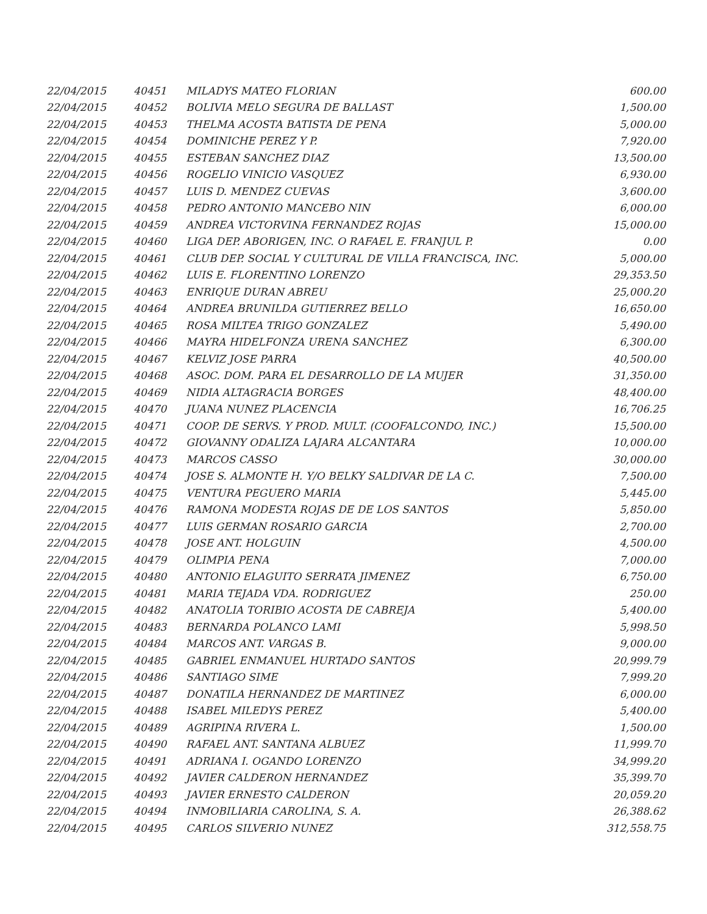| 22/04/2015 | 40451 | MILADYS MATEO FLORIAN | 600.00 |
| 22/04/2015 | 40452 | BOLIVIA MELO SEGURA DE BALLAST | 1,500.00 |
| 22/04/2015 | 40453 | THELMA ACOSTA BATISTA DE PENA | 5,000.00 |
| 22/04/2015 | 40454 | DOMINICHE PEREZ Y P. | 7,920.00 |
| 22/04/2015 | 40455 | ESTEBAN SANCHEZ DIAZ | 13,500.00 |
| 22/04/2015 | 40456 | ROGELIO VINICIO VASQUEZ | 6,930.00 |
| 22/04/2015 | 40457 | LUIS D. MENDEZ CUEVAS | 3,600.00 |
| 22/04/2015 | 40458 | PEDRO ANTONIO MANCEBO NIN | 6,000.00 |
| 22/04/2015 | 40459 | ANDREA VICTORVINA FERNANDEZ ROJAS | 15,000.00 |
| 22/04/2015 | 40460 | LIGA DEP. ABORIGEN, INC. O RAFAEL E. FRANJUL P. | 0.00 |
| 22/04/2015 | 40461 | CLUB DEP. SOCIAL Y CULTURAL DE VILLA FRANCISCA, INC. | 5,000.00 |
| 22/04/2015 | 40462 | LUIS E. FLORENTINO LORENZO | 29,353.50 |
| 22/04/2015 | 40463 | ENRIQUE DURAN ABREU | 25,000.20 |
| 22/04/2015 | 40464 | ANDREA BRUNILDA GUTIERREZ BELLO | 16,650.00 |
| 22/04/2015 | 40465 | ROSA MILTEA TRIGO GONZALEZ | 5,490.00 |
| 22/04/2015 | 40466 | MAYRA HIDELFONZA URENA SANCHEZ | 6,300.00 |
| 22/04/2015 | 40467 | KELVIZ JOSE PARRA | 40,500.00 |
| 22/04/2015 | 40468 | ASOC. DOM. PARA EL DESARROLLO DE LA MUJER | 31,350.00 |
| 22/04/2015 | 40469 | NIDIA ALTAGRACIA BORGES | 48,400.00 |
| 22/04/2015 | 40470 | JUANA NUNEZ PLACENCIA | 16,706.25 |
| 22/04/2015 | 40471 | COOP. DE SERVS. Y PROD. MULT. (COOFALCONDO, INC.) | 15,500.00 |
| 22/04/2015 | 40472 | GIOVANNY ODALIZA LAJARA ALCANTARA | 10,000.00 |
| 22/04/2015 | 40473 | MARCOS CASSO | 30,000.00 |
| 22/04/2015 | 40474 | JOSE S. ALMONTE H. Y/O BELKY SALDIVAR DE LA C. | 7,500.00 |
| 22/04/2015 | 40475 | VENTURA PEGUERO MARIA | 5,445.00 |
| 22/04/2015 | 40476 | RAMONA MODESTA ROJAS DE DE LOS SANTOS | 5,850.00 |
| 22/04/2015 | 40477 | LUIS GERMAN ROSARIO GARCIA | 2,700.00 |
| 22/04/2015 | 40478 | JOSE ANT. HOLGUIN | 4,500.00 |
| 22/04/2015 | 40479 | OLIMPIA PENA | 7,000.00 |
| 22/04/2015 | 40480 | ANTONIO ELAGUITO SERRATA JIMENEZ | 6,750.00 |
| 22/04/2015 | 40481 | MARIA TEJADA VDA. RODRIGUEZ | 250.00 |
| 22/04/2015 | 40482 | ANATOLIA TORIBIO ACOSTA DE CABREJA | 5,400.00 |
| 22/04/2015 | 40483 | BERNARDA POLANCO LAMI | 5,998.50 |
| 22/04/2015 | 40484 | MARCOS ANT. VARGAS B. | 9,000.00 |
| 22/04/2015 | 40485 | GABRIEL ENMANUEL HURTADO SANTOS | 20,999.79 |
| 22/04/2015 | 40486 | SANTIAGO SIME | 7,999.20 |
| 22/04/2015 | 40487 | DONATILA HERNANDEZ DE MARTINEZ | 6,000.00 |
| 22/04/2015 | 40488 | ISABEL MILEDYS PEREZ | 5,400.00 |
| 22/04/2015 | 40489 | AGRIPINA RIVERA L. | 1,500.00 |
| 22/04/2015 | 40490 | RAFAEL ANT. SANTANA ALBUEZ | 11,999.70 |
| 22/04/2015 | 40491 | ADRIANA I. OGANDO LORENZO | 34,999.20 |
| 22/04/2015 | 40492 | JAVIER CALDERON HERNANDEZ | 35,399.70 |
| 22/04/2015 | 40493 | JAVIER ERNESTO CALDERON | 20,059.20 |
| 22/04/2015 | 40494 | INMOBILIARIA CAROLINA, S. A. | 26,388.62 |
| 22/04/2015 | 40495 | CARLOS SILVERIO NUNEZ | 312,558.75 |